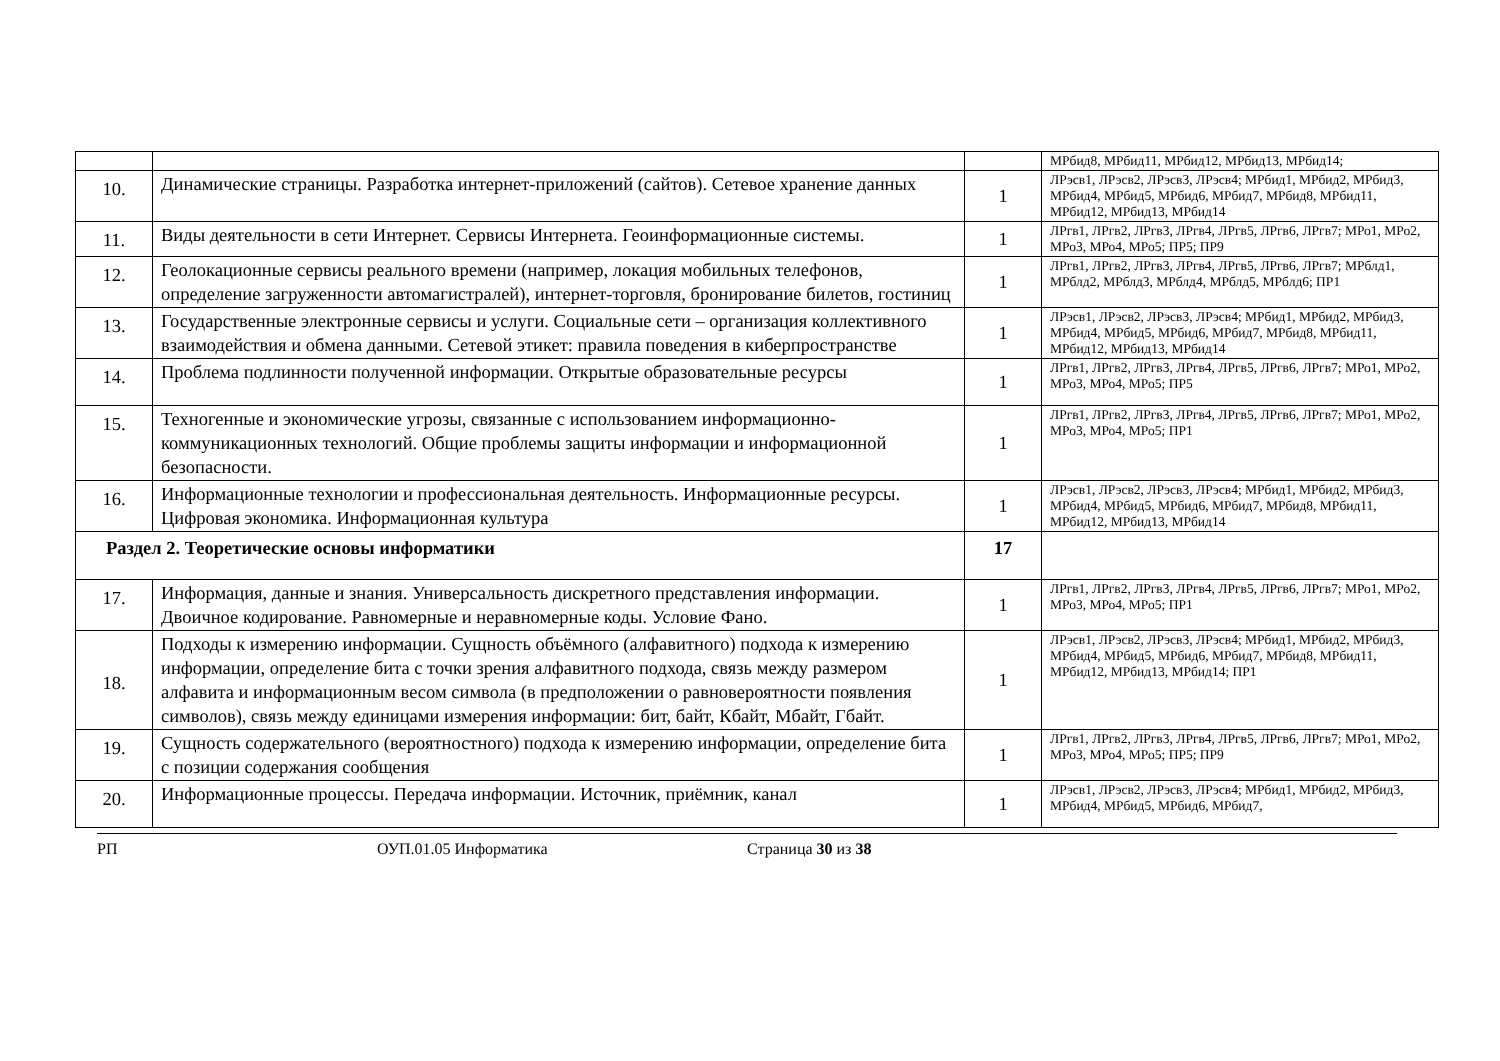| | | | МРбид8, МРбид11, МРбид12, МРбид13, МРбид14; |
| 10. | Динамические страницы. Разработка интернет-приложений (сайтов). Сетевое хранение данных | 1 | ЛРэсв1, ЛРэсв2, ЛРэсв3, ЛРэсв4; МРбид1, МРбид2, МРбид3, МРбид4, МРбид5, МРбид6, МРбид7, МРбид8, МРбид11, МРбид12, МРбид13, МРбид14 |
| 11. | Виды деятельности в сети Интернет. Сервисы Интернета. Геоинформационные системы. | 1 | ЛРгв1, ЛРгв2, ЛРгв3, ЛРгв4, ЛРгв5, ЛРгв6, ЛРгв7; МРо1, МРо2, МРо3, МРо4, МРо5; ПР5; ПР9 |
| 12. | Геолокационные сервисы реального времени (например, локация мобильных телефонов, определение загруженности автомагистралей), интернет-торговля, бронирование билетов, гостиниц | 1 | ЛРгв1, ЛРгв2, ЛРгв3, ЛРгв4, ЛРгв5, ЛРгв6, ЛРгв7; МРблд1, МРблд2, МРблд3, МРблд4, МРблд5, МРблд6; ПР1 |
| 13. | Государственные электронные сервисы и услуги. Социальные сети – организация коллективного взаимодействия и обмена данными. Сетевой этикет: правила поведения в киберпространстве | 1 | ЛРэсв1, ЛРэсв2, ЛРэсв3, ЛРэсв4; МРбид1, МРбид2, МРбид3, МРбид4, МРбид5, МРбид6, МРбид7, МРбид8, МРбид11, МРбид12, МРбид13, МРбид14 |
| 14. | Проблема подлинности полученной информации. Открытые образовательные ресурсы | 1 | ЛРгв1, ЛРгв2, ЛРгв3, ЛРгв4, ЛРгв5, ЛРгв6, ЛРгв7; МРо1, МРо2, МРо3, МРо4, МРо5; ПР5 |
| 15. | Техногенные и экономические угрозы, связанные с использованием информационно-коммуникационных технологий. Общие проблемы защиты информации и информационной безопасности. | 1 | ЛРгв1, ЛРгв2, ЛРгв3, ЛРгв4, ЛРгв5, ЛРгв6, ЛРгв7; МРо1, МРо2, МРо3, МРо4, МРо5; ПР1 |
| 16. | Информационные технологии и профессиональная деятельность. Информационные ресурсы. Цифровая экономика. Информационная культура | 1 | ЛРэсв1, ЛРэсв2, ЛРэсв3, ЛРэсв4; МРбид1, МРбид2, МРбид3, МРбид4, МРбид5, МРбид6, МРбид7, МРбид8, МРбид11, МРбид12, МРбид13, МРбид14 |
| Раздел 2. Теоретические основы информатики | | 17 | |
| 17. | Информация, данные и знания. Универсальность дискретного представления информации. Двоичное кодирование. Равномерные и неравномерные коды. Условие Фано. | 1 | ЛРгв1, ЛРгв2, ЛРгв3, ЛРгв4, ЛРгв5, ЛРгв6, ЛРгв7; МРо1, МРо2, МРо3, МРо4, МРо5; ПР1 |
| 18. | Подходы к измерению информации. Сущность объёмного (алфавитного) подхода к измерению информации, определение бита с точки зрения алфавитного подхода, связь между размером алфавита и информационным весом символа (в предположении о равновероятности появления символов), связь между единицами измерения информации: бит, байт, Кбайт, Мбайт, Гбайт. | 1 | ЛРэсв1, ЛРэсв2, ЛРэсв3, ЛРэсв4; МРбид1, МРбид2, МРбид3, МРбид4, МРбид5, МРбид6, МРбид7, МРбид8, МРбид11, МРбид12, МРбид13, МРбид14; ПР1 |
| 19. | Сущность содержательного (вероятностного) подхода к измерению информации, определение бита с позиции содержания сообщения | 1 | ЛРгв1, ЛРгв2, ЛРгв3, ЛРгв4, ЛРгв5, ЛРгв6, ЛРгв7; МРо1, МРо2, МРо3, МРо4, МРо5; ПР5; ПР9 |
| 20. | Информационные процессы. Передача информации. Источник, приёмник, канал | 1 | ЛРэсв1, ЛРэсв2, ЛРэсв3, ЛРэсв4; МРбид1, МРбид2, МРбид3, МРбид4, МРбид5, МРбид6, МРбид7, |
РП ОУП.01.05 Информатика Страница 30 из 38